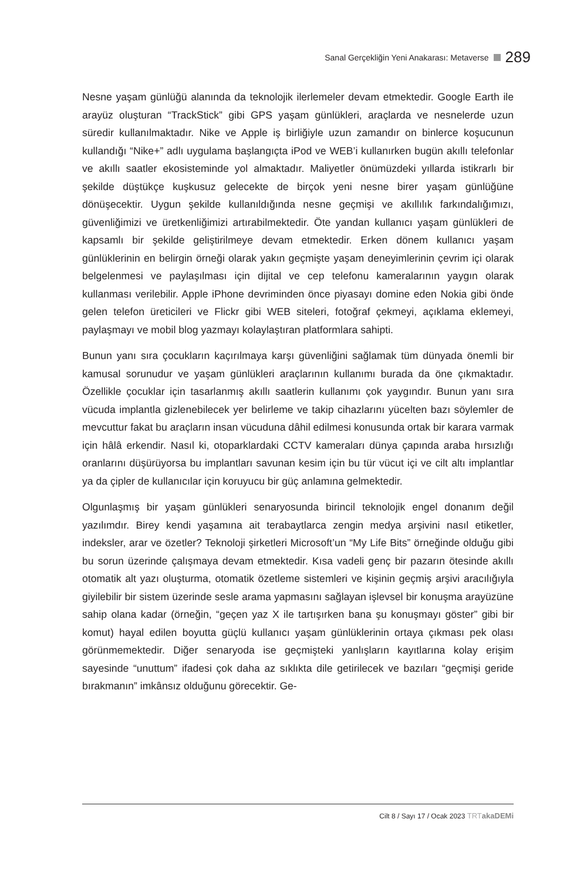Sanal Gerçekliğin Yeni Anakarası: Metaverse 289
Nesne yaşam günlüğü alanında da teknolojik ilerlemeler devam etmektedir. Google Earth ile arayüz oluşturan “TrackStick” gibi GPS yaşam günlükleri, araçlarda ve nesnelerde uzun süredir kullanılmaktadır. Nike ve Apple iş birliğiyle uzun zamandır on binlerce koşucunun kullandığı “Nike+” adlı uygulama başlangıçta iPod ve WEB’i kullanırken bugün akıllı telefonlar ve akıllı saatler ekosisteminde yol almaktadır. Maliyetler önümüzdeki yıllarda istikrarlı bir şekilde düştükçe kuşkusuz gelecekte de birçok yeni nesne birer yaşam günlüğüne dönüşecektir. Uygun şekilde kullanıldığında nesne geçmişi ve akıllılık farkındalığımızı, güvenliğimizi ve üretkenliğimizi artırabilmektedir. Öte yandan kullanıcı yaşam günlükleri de kapsamlı bir şekilde geliştirilmeye devam etmektedir. Erken dönem kullanıcı yaşam günlüklerinin en belirgin örneği olarak yakın geçmişte yaşam deneyimlerinin çevrim içi olarak belgelenmesi ve paylaşılması için dijital ve cep telefonu kameralarının yaygın olarak kullanması verilebilir. Apple iPhone devriminden önce piyasayı domine eden Nokia gibi önde gelen telefon üreticileri ve Flickr gibi WEB siteleri, fotoğraf çekmeyi, açıklama eklemeyi, paylaşmayı ve mobil blog yazmayı kolaylaştıran platformlara sahipti.
Bunun yanı sıra çocukların kaçırılmaya karşı güvenliğini sağlamak tüm dünyada önemli bir kamusal sorunudur ve yaşam günlükleri araçlarının kullanımı burada da öne çıkmaktadır. Özellikle çocuklar için tasarlanmış akıllı saatlerin kullanımı çok yaygındır. Bunun yanı sıra vücuda implantla gizlenebilecek yer belirleme ve takip cihazlarını yücelten bazı söylemler de mevcuttur fakat bu araçların insan vücuduna dâhil edilmesi konusunda ortak bir karara varmak için hâlâ erkendir. Nasıl ki, otoparklardaki CCTV kameraları dünya çapında araba hırsızlığı oranlarını düşürüyorsa bu implantları savunan kesim için bu tür vücut içi ve cilt altı implantlar ya da çipler de kullanıcılar için koruyucu bir güç anlamına gelmektedir.
Olgunlaşmış bir yaşam günlükleri senaryosunda birincil teknolojik engel donanım değil yazılımdır. Birey kendi yaşamına ait terabaytlarca zengin medya arşivini nasıl etiketler, indeksler, arar ve özetler? Teknoloji şirketleri Microsoft’un “My Life Bits” örneğinde olduğu gibi bu sorun üzerinde çalışmaya devam etmektedir. Kısa vadeli genç bir pazarın ötesinde akıllı otomatik alt yazı oluşturma, otomatik özetleme sistemleri ve kişinin geçmiş arşivi aracılığıyla giyilebilir bir sistem üzerinde sesle arama yapmasını sağlayan işlevsel bir konuşma arayüzüne sahip olana kadar (örneğin, “geçen yaz X ile tartışırken bana şu konuşmayı göster” gibi bir komut) hayal edilen boyutta güçlü kullanıcı yaşam günlüklerinin ortaya çıkması pek olası görünmemektedir. Diğer senaryoda ise geçmişteki yanlışların kayıtlarına kolay erişim sayesinde “unuttum” ifadesi çok daha az sıklıkta dile getirilecek ve bazıları “geçmişi geride bırakmanın” imkânsız olduğunu görecektir. Ge-
Cilt 8 / Sayı 17 / Ocak 2023 TRT akaDEMi